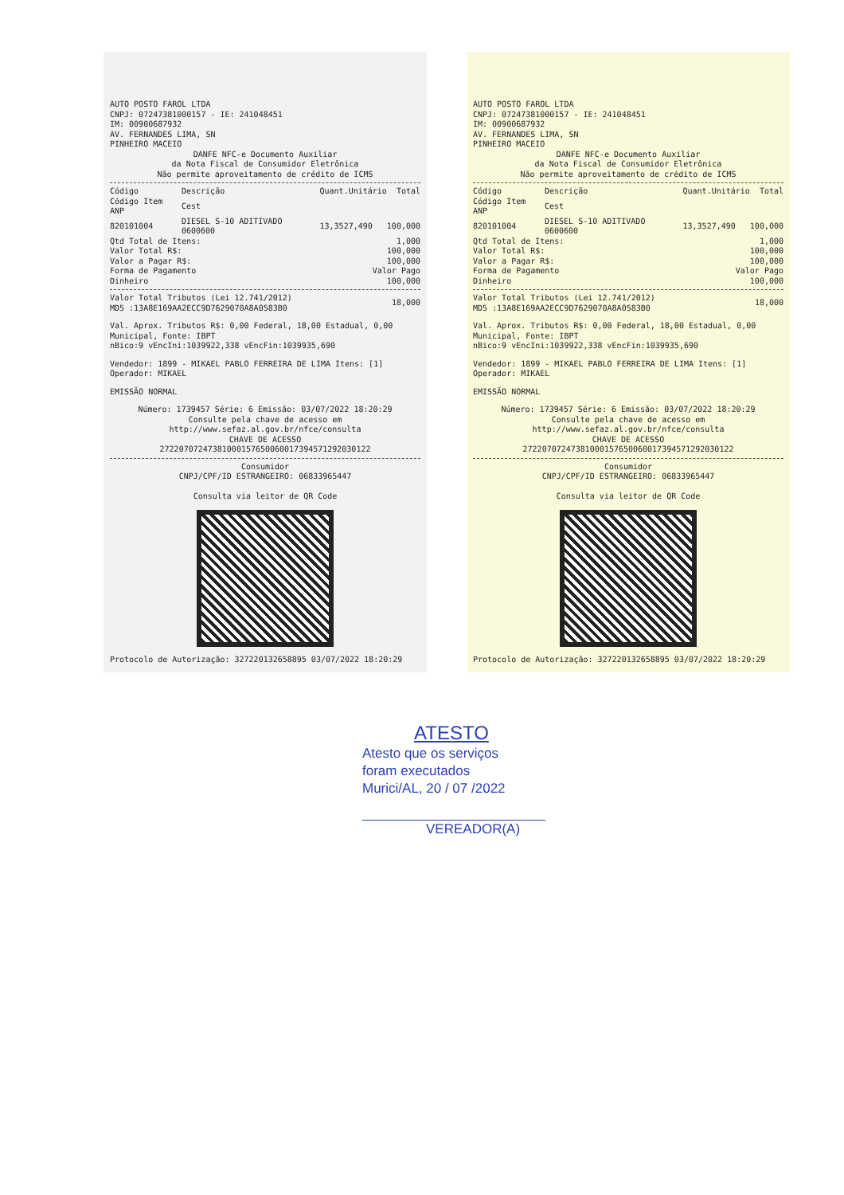AUTO POSTO FAROL LTDA
CNPJ: 07247381000157 - IE: 241048451
IM: 00900687932
AV. FERNANDES LIMA, SN
PINHEIRO MACEIO
DANFE NFC-e Documento Auxiliar
da Nota Fiscal de Consumidor Eletrônica
Não permite aproveitamento de crédito de ICMS
| Código | Descrição | Quant. | Unitário | Total |
| --- | --- | --- | --- | --- |
| Código Item ANP | Cest | | | |
| 820101004 | DIESEL S-10 ADITIVADO 0600600 | 13,352 | 7,490 | 100,000 |
| Qtd Total de Itens: | 1,000 |
| Valor Total R$: | 100,000 |
| Valor a Pagar R$: | 100,000 |
| Forma de Pagamento | Valor Pago |
| Dinheiro | 100,000 |
| Valor Total Tributos (Lei 12.741/2012) MD5 :13A8E169AA2ECC9D7629070A8A0583B0 | 18,000 |
Val. Aprox. Tributos R$: 0,00 Federal, 18,00 Estadual, 0,00 Municipal, Fonte: IBPT
nBico:9 vEncIni:1039922,338 vEncFin:1039935,690
Vendedor: 1899 - MIKAEL PABLO FERREIRA DE LIMA Itens: [1]
Operador: MIKAEL
EMISSÃO NORMAL
Número: 1739457 Série: 6 Emissão: 03/07/2022 18:20:29
Consulte pela chave de acesso em
http://www.sefaz.al.gov.br/nfce/consulta
CHAVE DE ACESSO
27220707247381000157650060017394571292030122
Consumidor
CNPJ/CPF/ID ESTRANGEIRO: 06833965447
Consulta via leitor de QR Code
Protocolo de Autorização: 327220132658895 03/07/2022 18:20:29
AUTO POSTO FAROL LTDA
CNPJ: 07247381000157 - IE: 241048451
IM: 00900687932
AV. FERNANDES LIMA, SN
PINHEIRO MACEIO
DANFE NFC-e Documento Auxiliar
da Nota Fiscal de Consumidor Eletrônica
Não permite aproveitamento de crédito de ICMS
| Código | Descrição | Quant. | Unitário | Total |
| --- | --- | --- | --- | --- |
| Código Item ANP | Cest | | | |
| 820101004 | DIESEL S-10 ADITIVADO 0600600 | 13,352 | 7,490 | 100,000 |
| Qtd Total de Itens: | 1,000 |
| Valor Total R$: | 100,000 |
| Valor a Pagar R$: | 100,000 |
| Forma de Pagamento | Valor Pago |
| Dinheiro | 100,000 |
| Valor Total Tributos (Lei 12.741/2012) MD5 :13A8E169AA2ECC9D7629070A8A0583B0 | 18,000 |
Val. Aprox. Tributos R$: 0,00 Federal, 18,00 Estadual, 0,00 Municipal, Fonte: IBPT
nBico:9 vEncIni:1039922,338 vEncFin:1039935,690
Vendedor: 1899 - MIKAEL PABLO FERREIRA DE LIMA Itens: [1]
Operador: MIKAEL
EMISSÃO NORMAL
Número: 1739457 Série: 6 Emissão: 03/07/2022 18:20:29
Consulte pela chave de acesso em
http://www.sefaz.al.gov.br/nfce/consulta
CHAVE DE ACESSO
27220707247381000157650060017394571292030122
Consumidor
CNPJ/CPF/ID ESTRANGEIRO: 06833965447
Consulta via leitor de QR Code
Protocolo de Autorização: 327220132658895 03/07/2022 18:20:29
ATESTO
Atesto que os serviços
foram executados
Murici/AL, 20 / 07 /2022
VEREADOR(A)